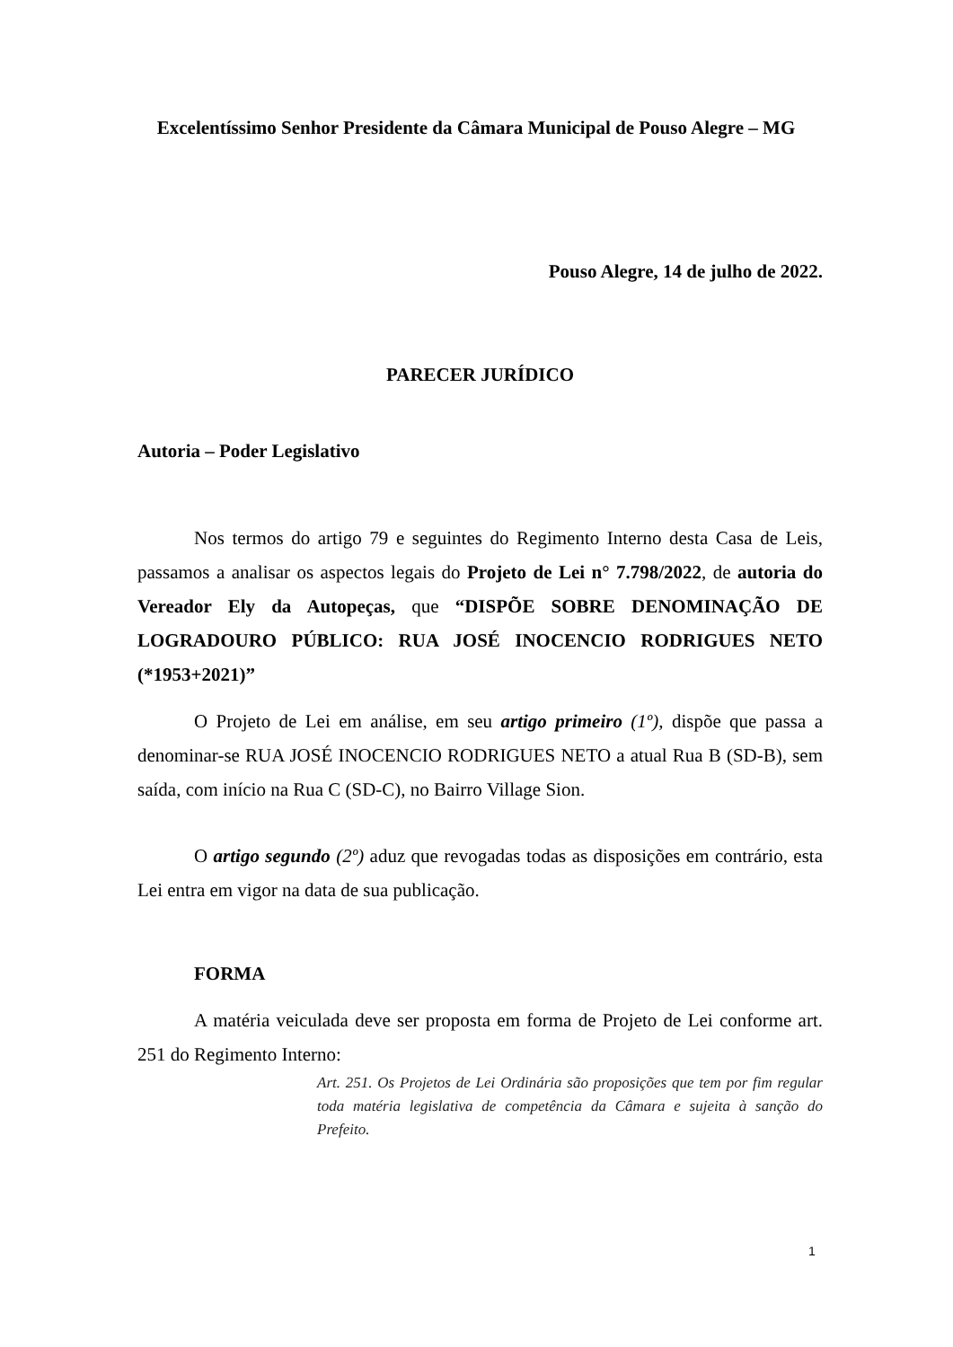Excelentíssimo Senhor Presidente da Câmara Municipal de Pouso Alegre – MG
Pouso Alegre, 14 de julho de 2022.
PARECER JURÍDICO
Autoria – Poder Legislativo
Nos termos do artigo 79 e seguintes do Regimento Interno desta Casa de Leis, passamos a analisar os aspectos legais do Projeto de Lei n° 7.798/2022, de autoria do Vereador Ely da Autopeças, que “DISPÕE SOBRE DENOMINAÇÃO DE LOGRADOURO PÚBLICO: RUA JOSÉ INOCENCIO RODRIGUES NETO (*1953+2021)”
O Projeto de Lei em análise, em seu artigo primeiro (1º), dispõe que passa a denominar-se RUA JOSÉ INOCENCIO RODRIGUES NETO a atual Rua B (SD-B), sem saída, com início na Rua C (SD-C), no Bairro Village Sion.
O artigo segundo (2º) aduz que revogadas todas as disposições em contrário, esta Lei entra em vigor na data de sua publicação.
FORMA
A matéria veiculada deve ser proposta em forma de Projeto de Lei conforme art. 251 do Regimento Interno:
Art. 251. Os Projetos de Lei Ordinária são proposições que tem por fim regular toda matéria legislativa de competência da Câmara e sujeita à sanção do Prefeito.
1